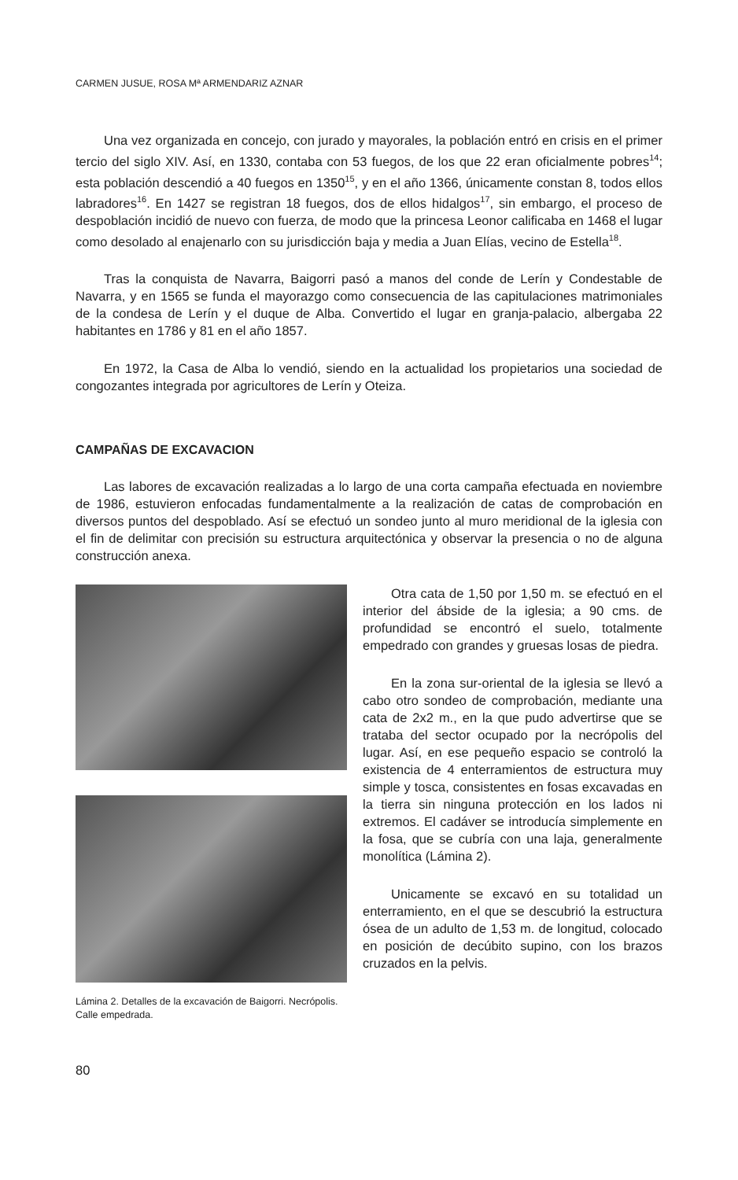CARMEN JUSUE, ROSA Mª ARMENDARIZ AZNAR
Una vez organizada en concejo, con jurado y mayorales, la población entró en crisis en el primer tercio del siglo XIV. Así, en 1330, contaba con 53 fuegos, de los que 22 eran oficialmente pobres<sup>14</sup>; esta población descendió a 40 fuegos en 1350<sup>15</sup>, y en el año 1366, únicamente constan 8, todos ellos labradores<sup>16</sup>. En 1427 se registran 18 fuegos, dos de ellos hidalgos<sup>17</sup>, sin embargo, el proceso de despoblación incidió de nuevo con fuerza, de modo que la princesa Leonor calificaba en 1468 el lugar como desolado al enajenarlo con su jurisdicción baja y media a Juan Elías, vecino de Estella<sup>18</sup>.
Tras la conquista de Navarra, Baigorri pasó a manos del conde de Lerín y Condestable de Navarra, y en 1565 se funda el mayorazgo como consecuencia de las capitulaciones matrimoniales de la condesa de Lerín y el duque de Alba. Convertido el lugar en granja-palacio, albergaba 22 habitantes en 1786 y 81 en el año 1857.
En 1972, la Casa de Alba lo vendió, siendo en la actualidad los propietarios una sociedad de congozantes integrada por agricultores de Lerín y Oteiza.
CAMPAÑAS DE EXCAVACION
Las labores de excavación realizadas a lo largo de una corta campaña efectuada en noviembre de 1986, estuvieron enfocadas fundamentalmente a la realización de catas de comprobación en diversos puntos del despoblado. Así se efectuó un sondeo junto al muro meridional de la iglesia con el fin de delimitar con precisión su estructura arquitectónica y observar la presencia o no de alguna construcción anexa.
Lámina 2. Detalles de la excavación de Baigorri. Necrópolis. Calle empedrada.
Otra cata de 1,50 por 1,50 m. se efectuó en el interior del ábside de la iglesia; a 90 cms. de profundidad se encontró el suelo, totalmente empedrado con grandes y gruesas losas de piedra.
En la zona sur-oriental de la iglesia se llevó a cabo otro sondeo de comprobación, mediante una cata de 2x2 m., en la que pudo advertirse que se trataba del sector ocupado por la necrópolis del lugar. Así, en ese pequeño espacio se controló la existencia de 4 enterramientos de estructura muy simple y tosca, consistentes en fosas excavadas en la tierra sin ninguna protección en los lados ni extremos. El cadáver se introducía simplemente en la fosa, que se cubría con una laja, generalmente monolítica (Lámina 2).
Unicamente se excavó en su totalidad un enterramiento, en el que se descubrió la estructura ósea de un adulto de 1,53 m. de longitud, colocado en posición de decúbito supino, con los brazos cruzados en la pelvis.
80